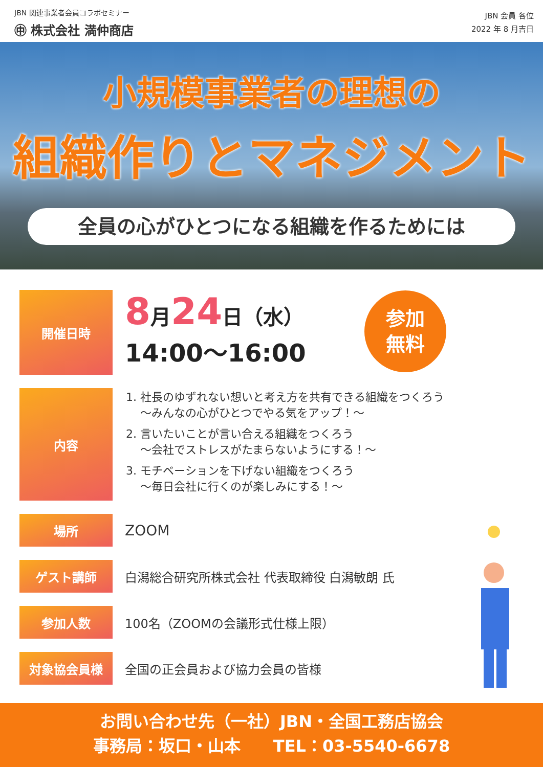JBN 関連事業者会員コラボセミナー
㊥ 株式会社 満仲商店
JBN 会員 各位
2022 年 8 月吉日
小規模事業者の理想の
組織作りとマネジメント
全員の心がひとつになる組織を作るためには
参加
無料
開催日時
8月24日（水）
14:00～16:00
内容
1. 社長のゆずれない想いと考え方を共有できる組織をつくろう
～みんなの心がひとつでやる気をアップ！～
2. 言いたいことが言い合える組織をつくろう
～会社でストレスがたまらないようにする！～
3. モチベーションを下げない組織をつくろう
～毎日会社に行くのが楽しみにする！～
場所
ZOOM
ゲスト講師 白潟総合研究所株式会社 代表取締役 白潟敏朗 氏
参加人数 100名（ZOOMの会議形式仕様上限）
対象協会員様 全国の正会員および協力会員の皆様
お問い合わせ先（一社）JBN・全国工務店協会
事務局：坂口・山本　　TEL：03-5540-6678